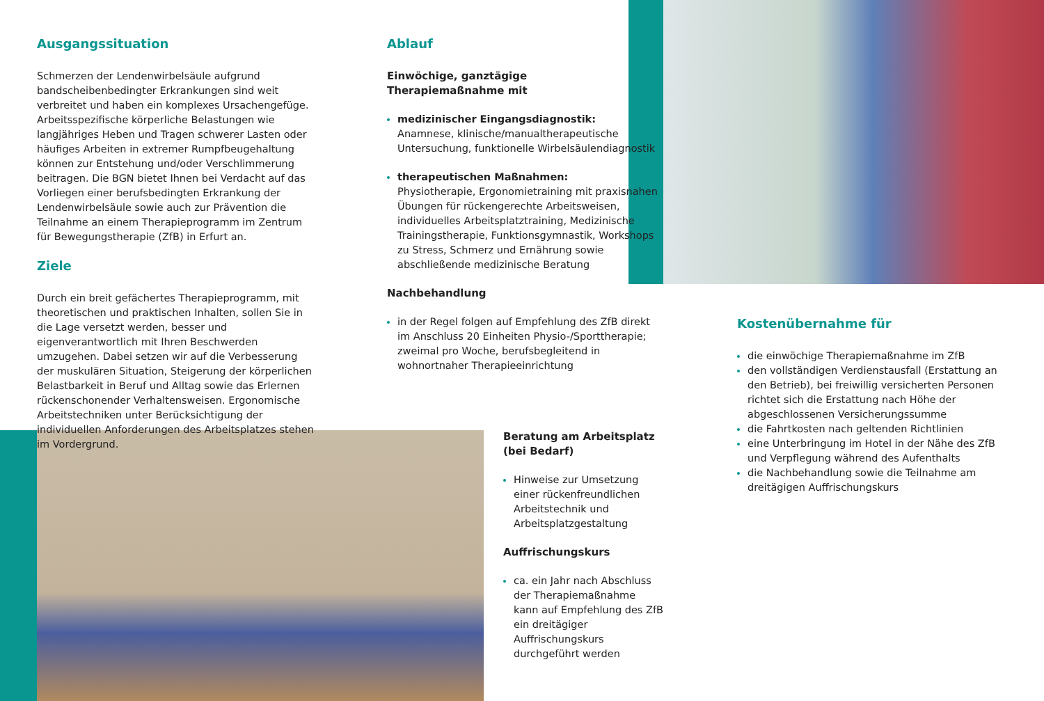Ausgangssituation
Schmerzen der Lendenwirbelsäule aufgrund bandscheibenbedingter Erkrankungen sind weit verbreitet und haben ein komplexes Ursachengefüge. Arbeitsspezifische körperliche Belastungen wie langjähriges Heben und Tragen schwerer Lasten oder häufiges Arbeiten in extremer Rumpfbeugehaltung können zur Entstehung und/oder Verschlimmerung beitragen. Die BGN bietet Ihnen bei Verdacht auf das Vorliegen einer berufsbedingten Erkrankung der Lendenwirbelsäule sowie auch zur Prävention die Teilnahme an einem Therapieprogramm im Zentrum für Bewegungstherapie (ZfB) in Erfurt an.
Ziele
Durch ein breit gefächertes Therapieprogramm, mit theoretischen und praktischen Inhalten, sollen Sie in die Lage versetzt werden, besser und eigenverantwortlich mit Ihren Beschwerden umzugehen. Dabei setzen wir auf die Verbesserung der muskulären Situation, Steigerung der körperlichen Belastbarkeit in Beruf und Alltag sowie das Erlernen rückenschonender Verhaltensweisen. Ergonomische Arbeitstechniken unter Berücksichtigung der individuellen Anforderungen des Arbeitsplatzes stehen im Vordergrund.
Ablauf
Einwöchige, ganztägige
Therapiemaßnahme mit
medizinischer Eingangsdiagnostik:
Anamnese, klinische/manualtherapeutische Untersuchung, funktionelle Wirbelsäulendiagnostik
therapeutischen Maßnahmen:
Physiotherapie, Ergonomietraining mit praxisnahen Übungen für rückengerechte Arbeitsweisen, individuelles Arbeitsplatztraining, Medizinische Trainingstherapie, Funktionsgymnastik, Workshops zu Stress, Schmerz und Ernährung sowie abschließende medizinische Beratung
Nachbehandlung
in der Regel folgen auf Empfehlung des ZfB direkt im Anschluss 20 Einheiten Physio-/Sporttherapie; zweimal pro Woche, berufsbegleitend in wohnortnaher Therapieeinrichtung
Beratung am Arbeitsplatz
(bei Bedarf)
Hinweise zur Umsetzung einer rückenfreundlichen Arbeitstechnik und Arbeitsplatzgestaltung
Auffrischungskurs
ca. ein Jahr nach Abschluss der Therapiemaßnahme kann auf Empfehlung des ZfB ein dreitägiger Auffrischungskurs durchgeführt werden
Kostenübernahme für
die einwöchige Therapiemaßnahme im ZfB
den vollständigen Verdienstausfall (Erstattung an den Betrieb), bei freiwillig versicherten Personen richtet sich die Erstattung nach Höhe der abgeschlossenen Versicherungssumme
die Fahrtkosten nach geltenden Richtlinien
eine Unterbringung im Hotel in der Nähe des ZfB und Verpflegung während des Aufenthalts
die Nachbehandlung sowie die Teilnahme am dreitägigen Auffrischungskurs